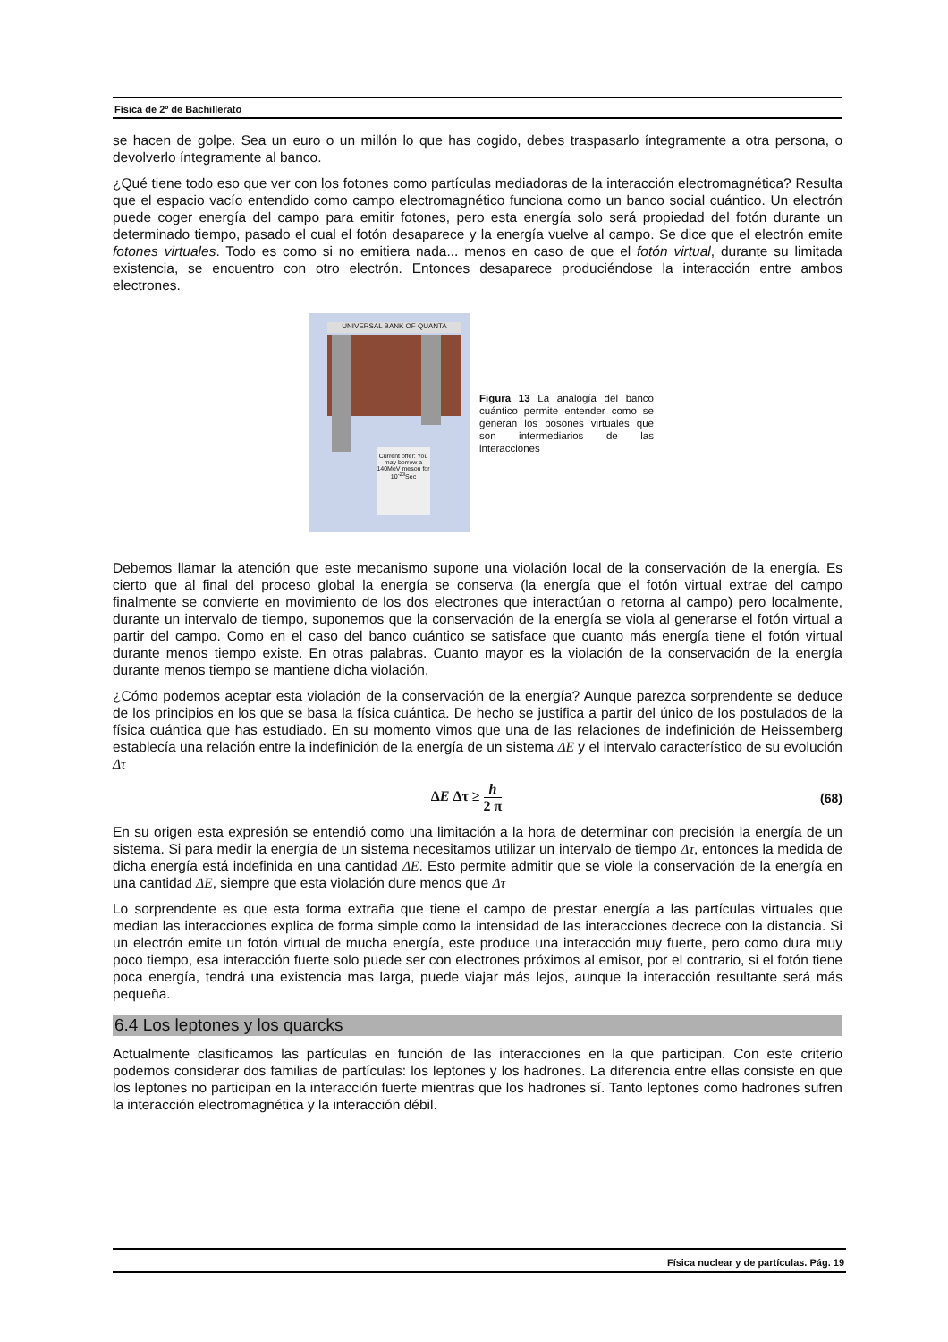Física de 2º de Bachillerato
se hacen de golpe. Sea un euro o un millón lo que has cogido, debes traspasarlo íntegramente a otra persona, o devolverlo íntegramente al banco.
¿Qué tiene todo eso que ver con los fotones como partículas mediadoras de la interacción electromagnética? Resulta que el espacio vacío entendido como campo electromagnético funciona como un banco social cuántico. Un electrón puede coger energía del campo para emitir fotones, pero esta energía solo será propiedad del fotón durante un determinado tiempo, pasado el cual el fotón desaparece y la energía vuelve al campo. Se dice que el electrón emite fotones virtuales. Todo es como si no emitiera nada... menos en caso de que el fotón virtual, durante su limitada existencia, se encuentro con otro electrón. Entonces desaparece produciéndose la interacción entre ambos electrones.
UNIVERSAL BANK OF QUANTA
Current offer: You may borrow a 140MeV meson for 10<sup>-23</sup>Sec
Figura 13 La analogía del banco cuántico permite entender como se generan los bosones virtuales que son intermediarios de las interacciones
Debemos llamar la atención que este mecanismo supone una violación local de la conservación de la energía. Es cierto que al final del proceso global la energía se conserva (la energía que el fotón virtual extrae del campo finalmente se convierte en movimiento de los dos electrones que interactúan o retorna al campo) pero localmente, durante un intervalo de tiempo, suponemos que la conservación de la energía se viola al generarse el fotón virtual a partir del campo. Como en el caso del banco cuántico se satisface que cuanto más energía tiene el fotón virtual durante menos tiempo existe. En otras palabras. Cuanto mayor es la violación de la conservación de la energía durante menos tiempo se mantiene dicha violación.
¿Cómo podemos aceptar esta violación de la conservación de la energía? Aunque parezca sorprendente se deduce de los principios en los que se basa la física cuántica. De hecho se justifica a partir del único de los postulados de la física cuántica que has estudiado. En su momento vimos que una de las relaciones de indefinición de Heissemberg establecía una relación entre la indefinición de la energía de un sistema ΔE y el intervalo característico de su evolución Δτ
ΔE Δτ ≥ h 2 π (68)
En su origen esta expresión se entendió como una limitación a la hora de determinar con precisión la energía de un sistema. Si para medir la energía de un sistema necesitamos utilizar un intervalo de tiempo Δτ, entonces la medida de dicha energía está indefinida en una cantidad ΔE. Esto permite admitir que se viole la conservación de la energía en una cantidad ΔE, siempre que esta violación dure menos que Δτ
Lo sorprendente es que esta forma extraña que tiene el campo de prestar energía a las partículas virtuales que median las interacciones explica de forma simple como la intensidad de las interacciones decrece con la distancia. Si un electrón emite un fotón virtual de mucha energía, este produce una interacción muy fuerte, pero como dura muy poco tiempo, esa interacción fuerte solo puede ser con electrones próximos al emisor, por el contrario, si el fotón tiene poca energía, tendrá una existencia mas larga, puede viajar más lejos, aunque la interacción resultante será más pequeña.
6.4 Los leptones y los quarcks
Actualmente clasificamos las partículas en función de las interacciones en la que participan. Con este criterio podemos considerar dos familias de partículas: los leptones y los hadrones. La diferencia entre ellas consiste en que los leptones no participan en la interacción fuerte mientras que los hadrones sí. Tanto leptones como hadrones sufren la interacción electromagnética y la interacción débil.
Física nuclear y de partículas. Pág. 19